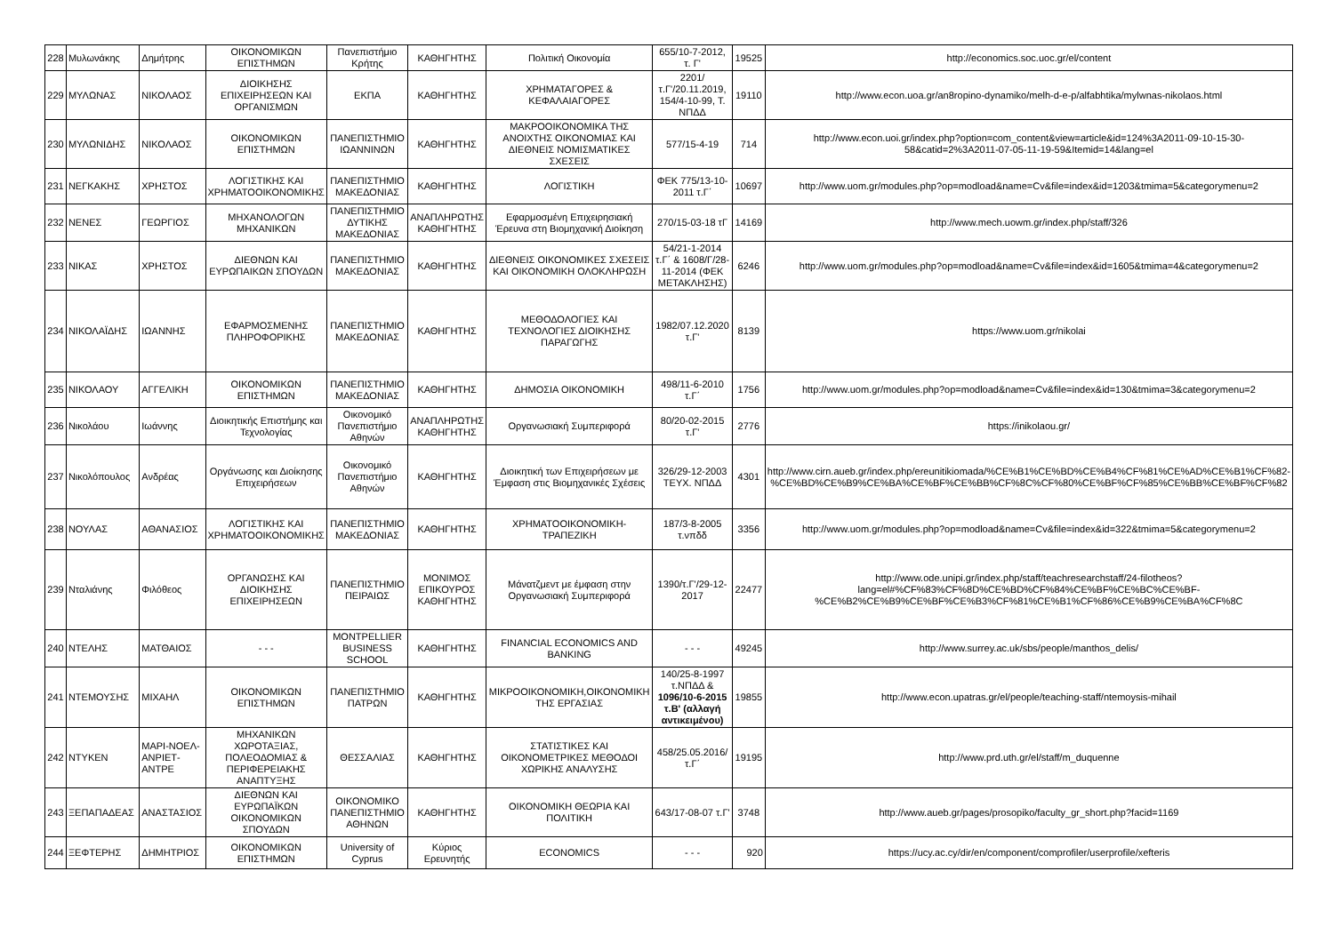| 228 | Μυλωνάκης | Δημήτρης | ΟΙΚΟΝΟΜΙΚΩΝ ΕΠΙΣΤΗΜΩΝ | Πανεπιστήμιο Κρήτης | ΚΑΘΗΓΗΤΗΣ | Πολιτική Οικονομία | 655/10-7-2012, τ. Γ' | 19525 | http://economics.soc.uoc.gr/el/content |
| 229 | ΜΥΛΩΝΑΣ | ΝΙΚΟΛΑΟΣ | ΔΙΟΙΚΗΣΗΣ ΕΠΙΧΕΙΡΗΣΕΩΝ ΚΑΙ ΟΡΓΑΝΙΣΜΩΝ | ΕΚΠΑ | ΚΑΘΗΓΗΤΗΣ | ΧΡΗΜΑΤΑΓΟΡΕΣ & ΚΕΦΑΛΑΙΑΓΟΡΕΣ | 2201/τ.Γ'/20.11.2019, 154/4-10-99, Τ. ΝΠΔΔ | 19110 | http://www.econ.uoa.gr/an8ropino-dynamiko/melh-d-e-p/alfabhtika/mylwnas-nikolaos.html |
| 230 | ΜΥΛΩΝΙΔΗΣ | ΝΙΚΟΛΑΟΣ | ΟΙΚΟΝΟΜΙΚΩΝ ΕΠΙΣΤΗΜΩΝ | ΠΑΝΕΠΙΣΤΗΜΙΟ ΙΩΑΝΝΙΝΩΝ | ΚΑΘΗΓΗΤΗΣ | ΜΑΚΡΟΟΙΚΟΝΟΜΙΚΑ ΤΗΣ ΑΝΟΙΧΤΗΣ ΟΙΚΟΝΟΜΙΑΣ ΚΑΙ ΔΙΕΘΝΕΙΣ ΝΟΜΙΣΜΑΤΙΚΕΣ ΣΧΕΣΕΙΣ | 577/15-4-19 | 714 | http://www.econ.uoi.gr/index.php?option=com_content&view=article&id=124%3A2011-09-10-15-30-58&catid=2%3A2011-07-05-11-19-59&Itemid=14&lang=el |
| 231 | ΝΕΓΚΑΚΗΣ | ΧΡΗΣΤΟΣ | ΛΟΓΙΣΤΙΚΗΣ ΚΑΙ ΧΡΗΜΑΤΟΟΙΚΟΝΟΜΙΚΗΣ | ΠΑΝΕΠΙΣΤΗΜΙΟ ΜΑΚΕΔΟΝΙΑΣ | ΚΑΘΗΓΗΤΗΣ | ΛΟΓΙΣΤΙΚΗ | ΦΕΚ 775/13-10-2011 τ.Γ΄ | 10697 | http://www.uom.gr/modules.php?op=modload&name=Cv&file=index&id=1203&tmima=5&categorymenu=2 |
| 232 | ΝΕΝΕΣ | ΓΕΩΡΓΙΟΣ | ΜΗΧΑΝΟΛΟΓΩΝ ΜΗΧΑΝΙΚΩΝ | ΠΑΝΕΠΙΣΤΗΜΙΟ ΔΥΤΙΚΗΣ ΜΑΚΕΔΟΝΙΑΣ | ΑΝΑΠΛΗΡΩΤΗΣ ΚΑΘΗΓΗΤΗΣ | Εφαρμοσμένη Επιχειρησιακή Έρευνα στη Βιομηχανική Διοίκηση | 270/15-03-18 τΓ | 14169 | http://www.mech.uowm.gr/index.php/staff/326 |
| 233 | ΝΙΚΑΣ | ΧΡΗΣΤΟΣ | ΔΙΕΘΝΩΝ ΚΑΙ ΕΥΡΩΠΑΙΚΩΝ ΣΠΟΥΔΩΝ | ΠΑΝΕΠΙΣΤΗΜΙΟ ΜΑΚΕΔΟΝΙΑΣ | ΚΑΘΗΓΗΤΗΣ | ΔΙΕΘΝΕΙΣ ΟΙΚΟΝΟΜΙΚΕΣ ΣΧΕΣΕΙΣ ΚΑΙ ΟΙΚΟΝΟΜΙΚΗ ΟΛΟΚΛΗΡΩΣΗ | 54/21-1-2014 τ.Γ΄ & 1608/Γ/28-11-2014 (ΦΕΚ ΜΕΤΑΚΛΗΣΗΣ) | 6246 | http://www.uom.gr/modules.php?op=modload&name=Cv&file=index&id=1605&tmima=4&categorymenu=2 |
| 234 | ΝΙΚΟΛΑΪΔΗΣ | ΙΩΑΝΝΗΣ | ΕΦΑΡΜΟΣΜΕΝΗΣ ΠΛΗΡΟΦΟΡΙΚΗΣ | ΠΑΝΕΠΙΣΤΗΜΙΟ ΜΑΚΕΔΟΝΙΑΣ | ΚΑΘΗΓΗΤΗΣ | ΜΕΘΟΔΟΛΟΓΙΕΣ ΚΑΙ ΤΕΧΝΟΛΟΓΙΕΣ ΔΙΟΙΚΗΣΗΣ ΠΑΡΑΓΩΓΗΣ | 1982/07.12.2020 τ.Γ' | 8139 | https://www.uom.gr/nikolai |
| 235 | ΝΙΚΟΛΑΟΥ | ΑΓΓΕΛΙΚΗ | ΟΙΚΟΝΟΜΙΚΩΝ ΕΠΙΣΤΗΜΩΝ | ΠΑΝΕΠΙΣΤΗΜΙΟ ΜΑΚΕΔΟΝΙΑΣ | ΚΑΘΗΓΗΤΗΣ | ΔΗΜΟΣΙΑ ΟΙΚΟΝΟΜΙΚΗ | 498/11-6-2010 τ.Γ΄ | 1756 | http://www.uom.gr/modules.php?op=modload&name=Cv&file=index&id=130&tmima=3&categorymenu=2 |
| 236 | Νικολάου | Ιωάννης | Διοικητικής Επιστήμης και Τεχνολογίας | Οικονομικό Πανεπιστήμιο Αθηνών | ΑΝΑΠΛΗΡΩΤΗΣ ΚΑΘΗΓΗΤΗΣ | Οργανωσιακή Συμπεριφορά | 80/20-02-2015 τ.Γ' | 2776 | https://inikolaou.gr/ |
| 237 | Νικολόπουλος | Ανδρέας | Οργάνωσης και Διοίκησης Επιχειρήσεων | Οικονομικό Πανεπιστήμιο Αθηνών | ΚΑΘΗΓΗΤΗΣ | Διοικητική των Επιχειρήσεων με Έμφαση στις Βιομηχανικές Σχέσεις | 326/29-12-2003 ΤΕΥΧ. ΝΠΔΔ | 4301 | http://www.cirn.aueb.gr/index.php/ereunitikiomada/%CE%B1%CE%BD%CE%B4%CF%81%CE%AD%CE%B1%CF%82-%CE%BD%CE%B9%CE%BA%CE%BF%CE%BB%CF%8C%CF%80%CE%BF%CF%85%CE%BB%CE%BF%CF%82 |
| 238 | ΝΟΥΛΑΣ | ΑΘΑΝΑΣΙΟΣ | ΛΟΓΙΣΤΙΚΗΣ ΚΑΙ ΧΡΗΜΑΤΟΟΙΚΟΝΟΜΙΚΗΣ | ΠΑΝΕΠΙΣΤΗΜΙΟ ΜΑΚΕΔΟΝΙΑΣ | ΚΑΘΗΓΗΤΗΣ | ΧΡΗΜΑΤΟΟΙΚΟΝΟΜΙΚΗ-ΤΡΑΠΕΖΙΚΗ | 187/3-8-2005 τ.νπδδ | 3356 | http://www.uom.gr/modules.php?op=modload&name=Cv&file=index&id=322&tmima=5&categorymenu=2 |
| 239 | Νταλιάνης | Φιλόθεος | ΟΡΓΑΝΩΣΗΣ ΚΑΙ ΔΙΟΙΚΗΣΗΣ ΕΠΙΧΕΙΡΗΣΕΩΝ | ΠΑΝΕΠΙΣΤΗΜΙΟ ΠΕΙΡΑΙΩΣ | ΜΟΝΙΜΟΣ ΕΠΙΚΟΥΡΟΣ ΚΑΘΗΓΗΤΗΣ | Μάνατζμεντ με έμφαση στην Οργανωσιακή Συμπεριφορά | 1390/τ.Γ'/29-12-2017 | 22477 | http://www.ode.unipi.gr/index.php/staff/teachresearchstaff/24-filotheos?lang=el#%CF%83%CF%8D%CE%BD%CF%84%CE%BF%CE%BC%CE%BF-%CE%B2%CE%B9%CE%BF%CE%B3%CF%81%CE%B1%CF%86%CE%B9%CE%BA%CF%8C |
| 240 | ΝΤΕΛΗΣ | ΜΑΤΘΑΙΟΣ | - - - | MONTPELLIER BUSINESS SCHOOL | ΚΑΘΗΓΗΤΗΣ | FINANCIAL ECONOMICS AND BANKING | - - - | 49245 | http://www.surrey.ac.uk/sbs/people/manthos_delis/ |
| 241 | ΝΤΕΜΟΥΣΗΣ | ΜΙΧΑΗΛ | ΟΙΚΟΝΟΜΙΚΩΝ ΕΠΙΣΤΗΜΩΝ | ΠΑΝΕΠΙΣΤΗΜΙΟ ΠΑΤΡΩΝ | ΚΑΘΗΓΗΤΗΣ | ΜΙΚΡΟΟΙΚΟΝΟΜΙΚΗ,ΟΙΚΟΝΟΜΙΚΗ ΤΗΣ ΕΡΓΑΣΙΑΣ | 140/25-8-1997 τ.ΝΠΔΔ & 1096/10-6-2015 τ.Β' (αλλαγή αντικειμένου) | 19855 | http://www.econ.upatras.gr/el/people/teaching-staff/ntemoysis-mihail |
| 242 | ΝΤΥΚΕΝ | ΜΑΡΙ-ΝΟΕΛ-ΑΝΡΙΕΤ-ΑΝΤΡΕ | ΜΗΧΑΝΙΚΩΝ ΧΩΡΟΤΑΞΙΑΣ, ΠΟΛΕΟΔΟΜΙΑΣ & ΠΕΡΙΦΕΡΕΙΑΚΗΣ ΑΝΑΠΤΥΞΗΣ | ΘΕΣΣΑΛΙΑΣ | ΚΑΘΗΓΗΤΗΣ | ΣΤΑΤΙΣΤΙΚΕΣ ΚΑΙ ΟΙΚΟΝΟΜΕΤΡΙΚΕΣ ΜΕΘΟΔΟΙ ΧΩΡΙΚΗΣ ΑΝΑΛΥΣΗΣ | 458/25.05.2016/τ.Γ΄ | 19195 | http://www.prd.uth.gr/el/staff/m_duquenne |
| 243 | ΞΕΠΑΠΑΔΕΑΣ | ΑΝΑΣΤΑΣΙΟΣ | ΔΙΕΘΝΩΝ ΚΑΙ ΕΥΡΩΠΑΪΚΩΝ ΟΙΚΟΝΟΜΙΚΩΝ ΣΠΟΥΔΩΝ | ΟΙΚΟΝΟΜΙΚΟ ΠΑΝΕΠΙΣΤΗΜΙΟ ΑΘΗΝΩΝ | ΚΑΘΗΓΗΤΗΣ | ΟΙΚΟΝΟΜΙΚΗ ΘΕΩΡΙΑ ΚΑΙ ΠΟΛΙΤΙΚΗ | 643/17-08-07 τ.Γ' | 3748 | http://www.aueb.gr/pages/prosopiko/faculty_gr_short.php?facid=1169 |
| 244 | ΞΕΦΤΕΡΗΣ | ΔΗΜΗΤΡΙΟΣ | ΟΙΚΟΝΟΜΙΚΩΝ ΕΠΙΣΤΗΜΩΝ | University of Cyprus | Κύριος Ερευνητής | ECONOMICS | - - - | 920 | https://ucy.ac.cy/dir/en/component/comprofiler/userprofile/xefteris |